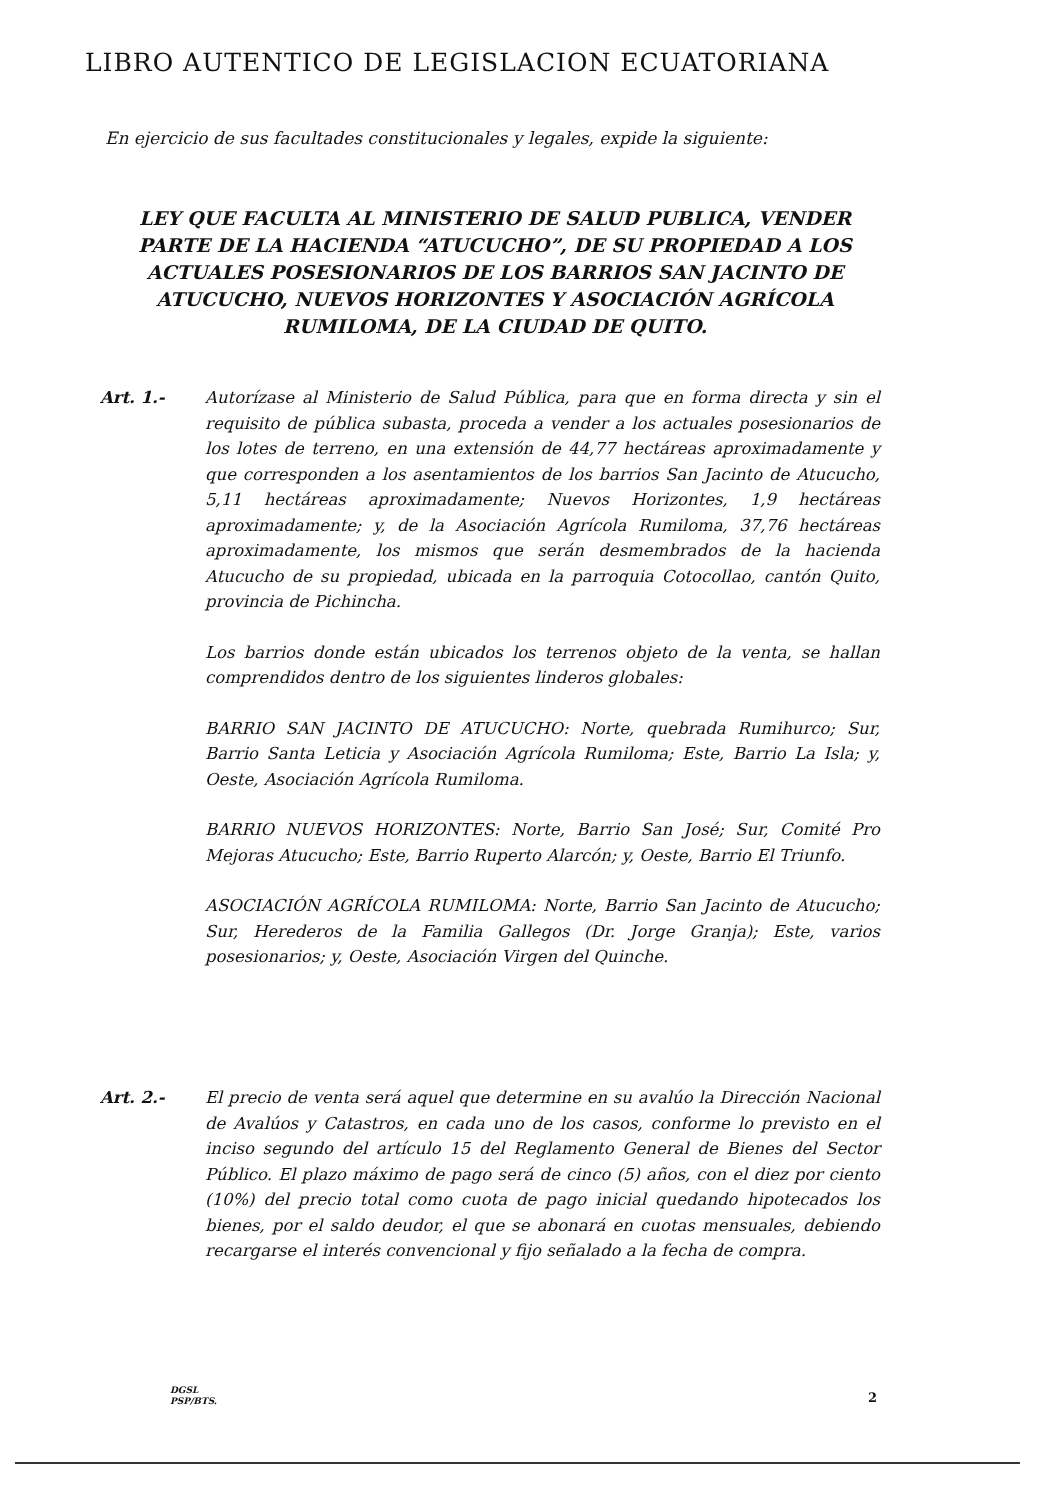LIBRO AUTENTICO DE LEGISLACION ECUATORIANA
En ejercicio de sus facultades constitucionales y legales, expide la siguiente:
LEY QUE FACULTA AL MINISTERIO DE SALUD PUBLICA, VENDER PARTE DE LA HACIENDA “ATUCUCHO”, DE SU PROPIEDAD A LOS ACTUALES POSESIONARIOS DE LOS BARRIOS SAN JACINTO DE ATUCUCHO, NUEVOS HORIZONTES Y ASOCIACIÓN AGRÍCOLA RUMILOMA, DE LA CIUDAD DE QUITO.
Art. 1.- Autorízase al Ministerio de Salud Pública, para que en forma directa y sin el requisito de pública subasta, proceda a vender a los actuales posesionarios de los lotes de terreno, en una extensión de 44,77 hectáreas aproximadamente y que corresponden a los asentamientos de los barrios San Jacinto de Atucucho, 5,11 hectáreas aproximadamente; Nuevos Horizontes, 1,9 hectáreas aproximadamente; y, de la Asociación Agrícola Rumiloma, 37,76 hectáreas aproximadamente, los mismos que serán desmembrados de la hacienda Atucucho de su propiedad, ubicada en la parroquia Cotocollao, cantón Quito, provincia de Pichincha.
Los barrios donde están ubicados los terrenos objeto de la venta, se hallan comprendidos dentro de los siguientes linderos globales:
BARRIO SAN JACINTO DE ATUCUCHO: Norte, quebrada Rumihurco; Sur, Barrio Santa Leticia y Asociación Agrícola Rumiloma; Este, Barrio La Isla; y, Oeste, Asociación Agrícola Rumiloma.
BARRIO NUEVOS HORIZONTES: Norte, Barrio San José; Sur, Comité Pro Mejoras Atucucho; Este, Barrio Ruperto Alarcón; y, Oeste, Barrio El Triunfo.
ASOCIACIÓN AGRÍCOLA RUMILOMA: Norte, Barrio San Jacinto de Atucucho; Sur, Herederos de la Familia Gallegos (Dr. Jorge Granja); Este, varios posesionarios; y, Oeste, Asociación Virgen del Quinche.
Art. 2.- El precio de venta será aquel que determine en su avalúo la Dirección Nacional de Avalúos y Catastros, en cada uno de los casos, conforme lo previsto en el inciso segundo del artículo 15 del Reglamento General de Bienes del Sector Público. El plazo máximo de pago será de cinco (5) años, con el diez por ciento (10%) del precio total como cuota de pago inicial quedando hipotecados los bienes, por el saldo deudor, el que se abonará en cuotas mensuales, debiendo recargarse el interés convencional y fijo señalado a la fecha de compra.
DGSL
PSP/BTS.
2